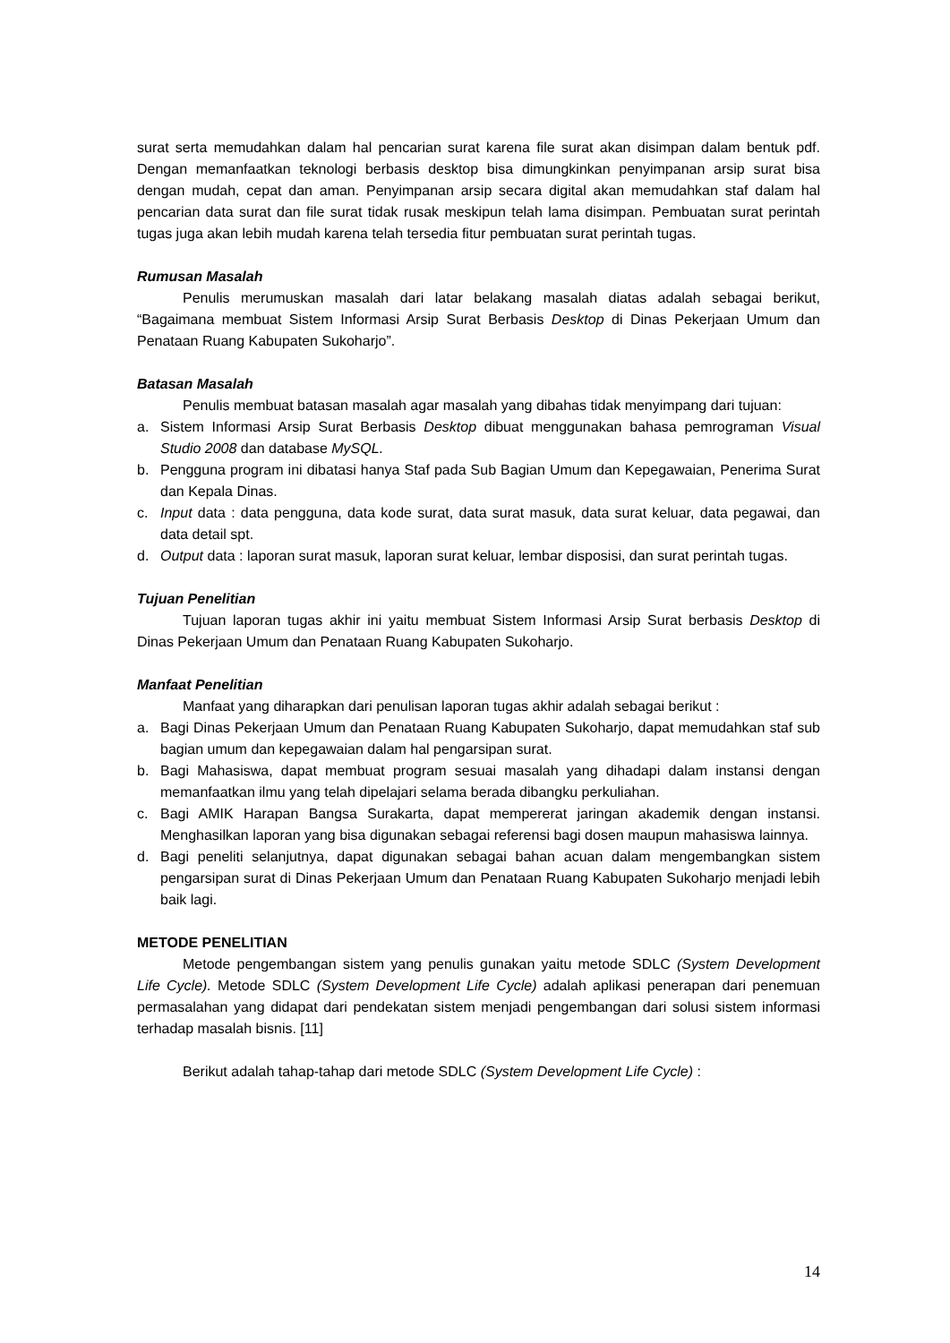surat serta memudahkan dalam hal pencarian surat karena file surat akan disimpan dalam bentuk pdf. Dengan memanfaatkan teknologi berbasis desktop bisa dimungkinkan penyimpanan arsip surat bisa dengan mudah, cepat dan aman. Penyimpanan arsip secara digital akan memudahkan staf dalam hal pencarian data surat dan file surat tidak rusak meskipun telah lama disimpan. Pembuatan surat perintah tugas juga akan lebih mudah karena telah tersedia fitur pembuatan surat perintah tugas.
Rumusan Masalah
Penulis merumuskan masalah dari latar belakang masalah diatas adalah sebagai berikut, “Bagaimana membuat Sistem Informasi Arsip Surat Berbasis Desktop di Dinas Pekerjaan Umum dan Penataan Ruang Kabupaten Sukoharjo”.
Batasan Masalah
Penulis membuat batasan masalah agar masalah yang dibahas tidak menyimpang dari tujuan:
a. Sistem Informasi Arsip Surat Berbasis Desktop dibuat menggunakan bahasa pemrograman Visual Studio 2008 dan database MySQL.
b. Pengguna program ini dibatasi hanya Staf pada Sub Bagian Umum dan Kepegawaian, Penerima Surat dan Kepala Dinas.
c. Input data : data pengguna, data kode surat, data surat masuk, data surat keluar, data pegawai, dan data detail spt.
d. Output data : laporan surat masuk, laporan surat keluar, lembar disposisi, dan surat perintah tugas.
Tujuan Penelitian
Tujuan laporan tugas akhir ini yaitu membuat Sistem Informasi Arsip Surat berbasis Desktop di Dinas Pekerjaan Umum dan Penataan Ruang Kabupaten Sukoharjo.
Manfaat Penelitian
Manfaat yang diharapkan dari penulisan laporan tugas akhir adalah sebagai berikut :
a. Bagi Dinas Pekerjaan Umum dan Penataan Ruang Kabupaten Sukoharjo, dapat memudahkan staf sub bagian umum dan kepegawaian dalam hal pengarsipan surat.
b. Bagi Mahasiswa, dapat membuat program sesuai masalah yang dihadapi dalam instansi dengan memanfaatkan ilmu yang telah dipelajari selama berada dibangku perkuliahan.
c. Bagi AMIK Harapan Bangsa Surakarta, dapat mempererat jaringan akademik dengan instansi. Menghasilkan laporan yang bisa digunakan sebagai referensi bagi dosen maupun mahasiswa lainnya.
d. Bagi peneliti selanjutnya, dapat digunakan sebagai bahan acuan dalam mengembangkan sistem pengarsipan surat di Dinas Pekerjaan Umum dan Penataan Ruang Kabupaten Sukoharjo menjadi lebih baik lagi.
METODE PENELITIAN
Metode pengembangan sistem yang penulis gunakan yaitu metode SDLC (System Development Life Cycle). Metode SDLC (System Development Life Cycle) adalah aplikasi penerapan dari penemuan permasalahan yang didapat dari pendekatan sistem menjadi pengembangan dari solusi sistem informasi terhadap masalah bisnis. [11]
Berikut adalah tahap-tahap dari metode SDLC (System Development Life Cycle) :
14